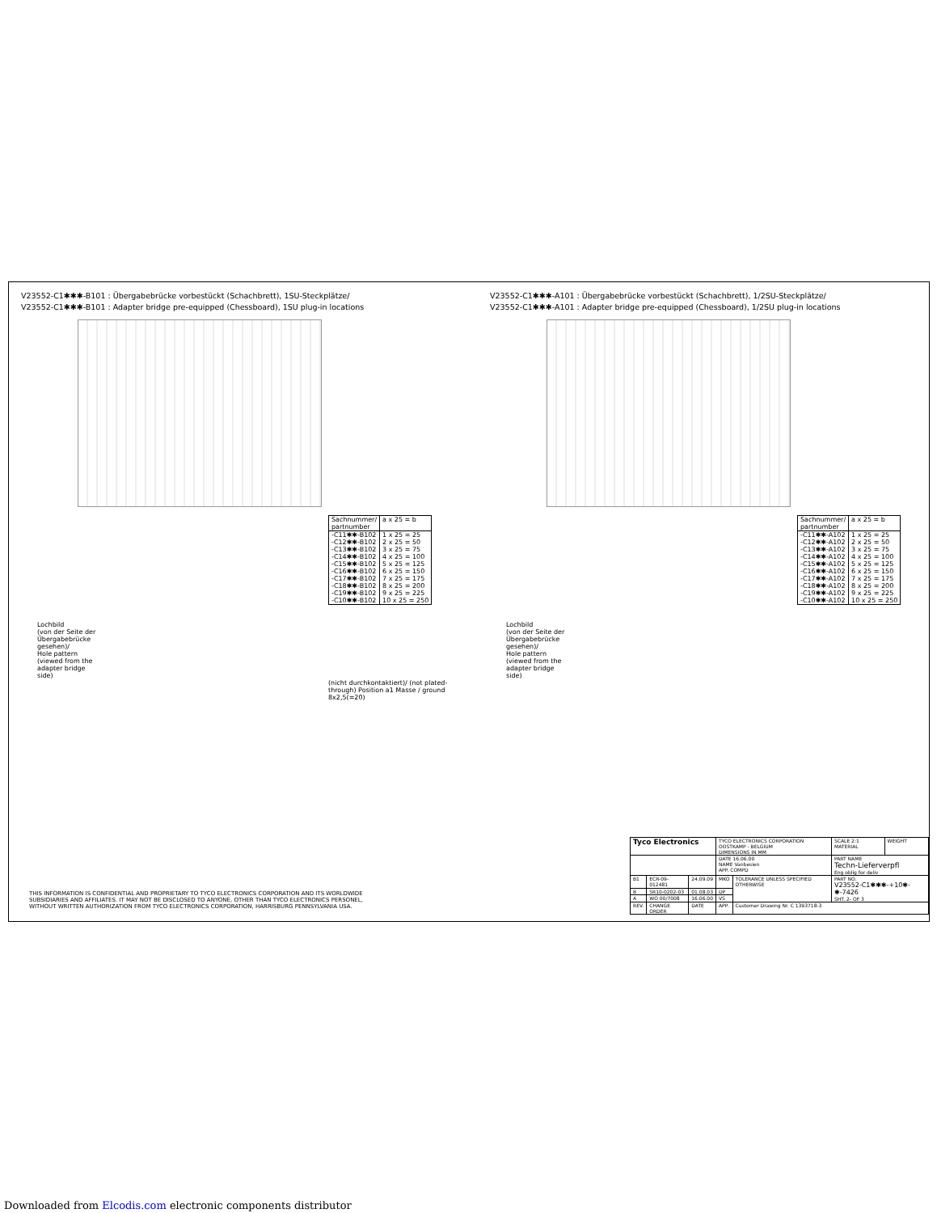V23552-C1✱✱✱-B101 : Übergabebrücke vorbestückt (Schachbrett), 1SU-Steckplätze/
V23552-C1✱✱✱-B101 : Adapter bridge pre-equipped (Chessboard), 1SU plug-in locations
| Sachnummer/ partnumber | a x 25 = b |
| --- | --- |
| -C11✱✱-B102 -C12✱✱-B102 -C13✱✱-B102 -C14✱✱-B102 -C15✱✱-B102 -C16✱✱-B102 -C17✱✱-B102 -C18✱✱-B102 -C19✱✱-B102 -C10✱✱-B102 | 1 x 25 = 25 2 x 25 = 50 3 x 25 = 75 4 x 25 = 100 5 x 25 = 125 6 x 25 = 150 7 x 25 = 175 8 x 25 = 200 9 x 25 = 225 10 x 25 = 250 |
Lochbild
(von der Seite der
Übergabebrücke
gesehen)/
Hole pattern
(viewed from the
adapter bridge
side)
(nicht durchkontaktiert)/ (not plated-through) Position a1 Masse / ground 8x2,5(=20)
V23552-C1✱✱✱-A101 : Übergabebrücke vorbestückt (Schachbrett), 1/2SU-Steckplätze/
V23552-C1✱✱✱-A101 : Adapter bridge pre-equipped (Chessboard), 1/2SU plug-in locations
| Sachnummer/ partnumber | a x 25 = b |
| --- | --- |
| -C11✱✱-A102 -C12✱✱-A102 -C13✱✱-A102 -C14✱✱-A102 -C15✱✱-A102 -C16✱✱-A102 -C17✱✱-A102 -C18✱✱-A102 -C19✱✱-A102 -C10✱✱-A102 | 1 x 25 = 25 2 x 25 = 50 3 x 25 = 75 4 x 25 = 100 5 x 25 = 125 6 x 25 = 150 7 x 25 = 175 8 x 25 = 200 9 x 25 = 225 10 x 25 = 250 |
Lochbild
(von der Seite der
Übergabebrücke
gesehen)/
Hole pattern
(viewed from the
adapter bridge
side)
THIS INFORMATION IS CONFIDENTIAL AND PROPRIETARY TO TYCO ELECTRONICS CORPORATION AND ITS WORLDWIDE SUBSIDIARIES AND AFFILIATES. IT MAY NOT BE DISCLOSED TO ANYONE, OTHER THAN TYCO ELECTRONICS PERSONEL, WITHOUT WRITTEN AUTHORIZATION FROM TYCO ELECTRONICS CORPORATION, HARRISBURG PENNSYLVANIA USA.
| Tyco Electronics | | | TYCO ELECTRONICS CORPORATION OOSTKAMP - BELGIUM DIMENSIONS IN MM | | SCALE 2:1 MATERIAL | WEIGHT |
| | | | DATE 16.06.00 NAME Vanbesien APP. COMPD | | PART NAME Techn-Lieferverpfl Eng oblig for deliv | |
| B1 | ECR-09-012481 | 24.09.09 | MKO | TOLERANCE UNLESS SPECIFIED OTHERWISE | PART NO. V23552-C1✱✱✱-+10✱-✱-7426 SHT. 2- OF 3 | |
| B | SR10-0202-03 | 01.08.03 | DP | | | |
| A | WO 00/7008 | 16.06.00 | VS | | | |
| REV. | CHANGE ORDER | DATE | APP. | Customer Drawing Nr. C 1393718-3 | | |
Downloaded from Elcodis.com electronic components distributor